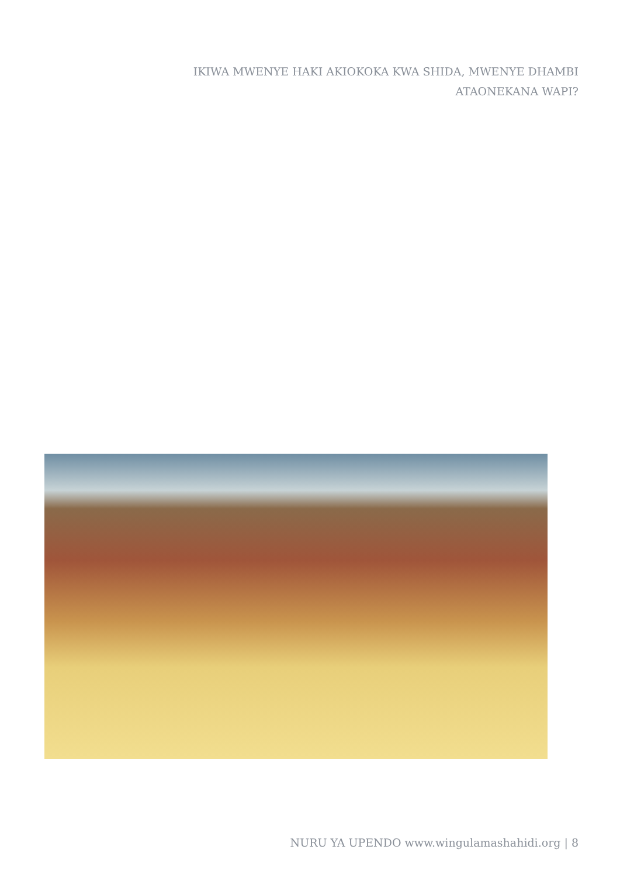IKIWA MWENYE HAKI AKIOKOKA KWA SHIDA, MWENYE DHAMBI ATAONEKANA WAPI?
NURU YA UPENDO www.wingulamashahidi.org | 8